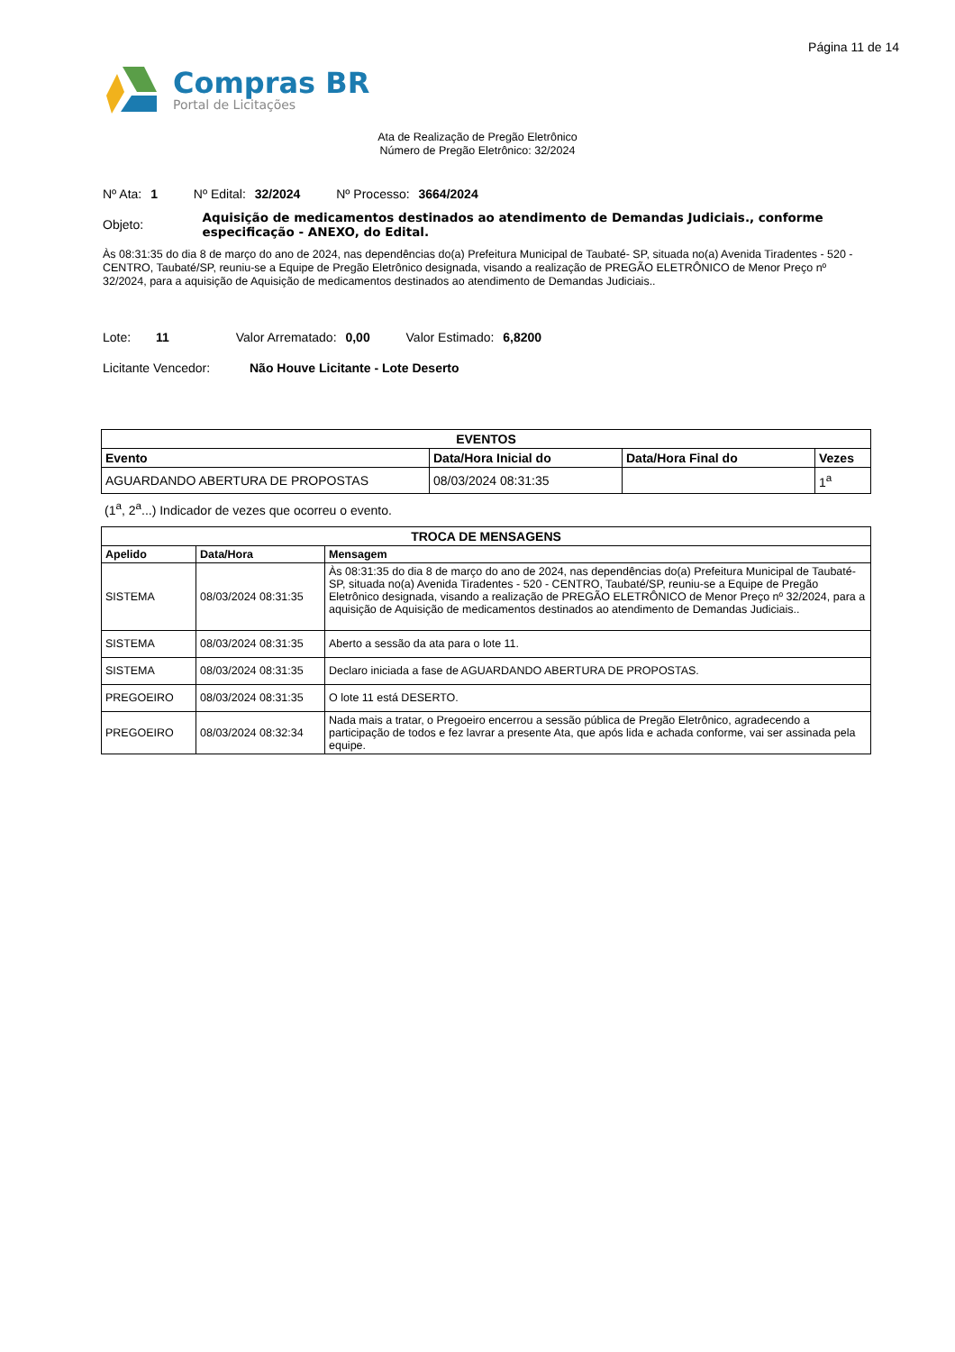Página 11 de 14
Compras BR
Portal de Licitações
Ata de Realização de Pregão Eletrônico
Número de Pregão Eletrônico: 32/2024
Nº Ata: 1 Nº Edital: 32/2024 Nº Processo: 3664/2024
Objeto:
Aquisição de medicamentos destinados ao atendimento de Demandas Judiciais., conforme especificação - ANEXO, do Edital.
Às 08:31:35 do dia 8 de março do ano de 2024, nas dependências do(a) Prefeitura Municipal de Taubaté- SP, situada no(a) Avenida Tiradentes - 520 - CENTRO, Taubaté/SP, reuniu-se a Equipe de Pregão Eletrônico designada, visando a realização de PREGÃO ELETRÔNICO de Menor Preço nº 32/2024, para a aquisição de Aquisição de medicamentos destinados ao atendimento de Demandas Judiciais..
Lote: 11 Valor Arrematado: 0,00 Valor Estimado: 6,8200
Licitante Vencedor: Não Houve Licitante - Lote Deserto
| EVENTOS | | | |
| --- | --- | --- | --- |
| Evento | Data/Hora Inicial do | Data/Hora Final do | Vezes |
| AGUARDANDO ABERTURA DE PROPOSTAS | 08/03/2024 08:31:35 | | 1<sup>a</sup> |
(1<sup>a</sup>, 2<sup>a</sup>...) Indicador de vezes que ocorreu o evento.
| TROCA DE MENSAGENS | | |
| --- | --- | --- |
| Apelido | Data/Hora | Mensagem |
| SISTEMA | 08/03/2024 08:31:35 | Às 08:31:35 do dia 8 de março do ano de 2024, nas dependências do(a) Prefeitura Municipal de Taubaté- SP, situada no(a) Avenida Tiradentes - 520 - CENTRO, Taubaté/SP, reuniu-se a Equipe de Pregão Eletrônico designada, visando a realização de PREGÃO ELETRÔNICO de Menor Preço nº 32/2024, para a aquisição de Aquisição de medicamentos destinados ao atendimento de Demandas Judiciais.. |
| SISTEMA | 08/03/2024 08:31:35 | Aberto a sessão da ata para o lote 11. |
| SISTEMA | 08/03/2024 08:31:35 | Declaro iniciada a fase de AGUARDANDO ABERTURA DE PROPOSTAS. |
| PREGOEIRO | 08/03/2024 08:31:35 | O lote 11 está DESERTO. |
| PREGOEIRO | 08/03/2024 08:32:34 | Nada mais a tratar, o Pregoeiro encerrou a sessão pública de Pregão Eletrônico, agradecendo a participação de todos e fez lavrar a presente Ata, que após lida e achada conforme, vai ser assinada pela equipe. |